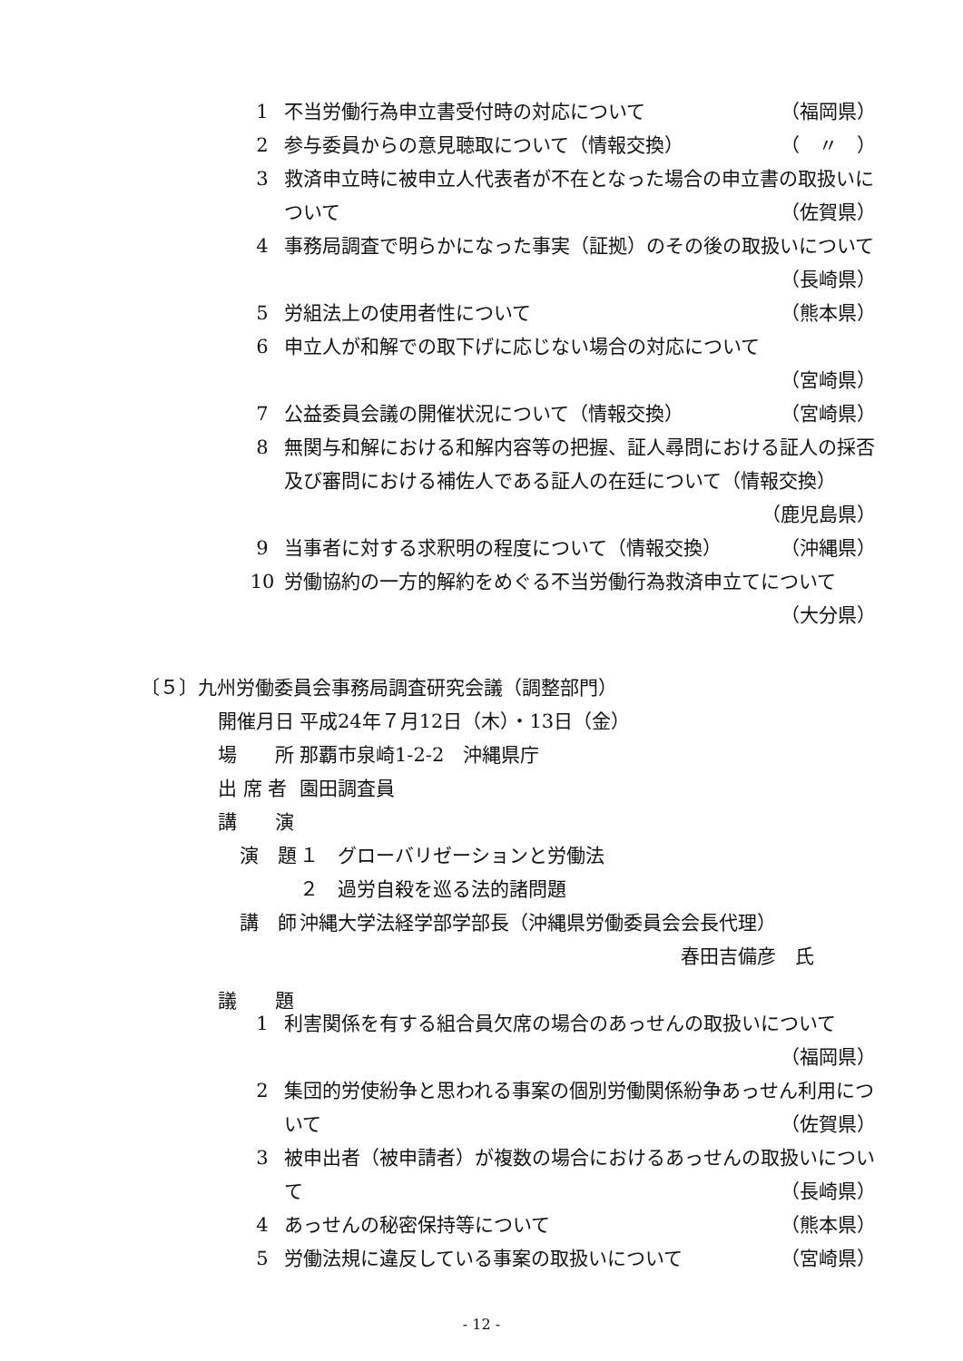1 不当労働行為申立書受付時の対応について （福岡県）
2 参与委員からの意見聴取について（情報交換） （　〃　）
3 救済申立時に被申立人代表者が不在となった場合の申立書の取扱いについて （佐賀県）
4 事務局調査で明らかになった事実（証拠）のその後の取扱いについて （長崎県）
5 労組法上の使用者性について （熊本県）
6 申立人が和解での取下げに応じない場合の対応について
（宮崎県）
7 公益委員会議の開催状況について（情報交換） （宮崎県）
8 無関与和解における和解内容等の把握、証人尋問における証人の採否及び審問における補佐人である証人の在廷について（情報交換） （鹿児島県）
9 当事者に対する求釈明の程度について（情報交換） （沖縄県）
10 労働協約の一方的解約をめぐる不当労働行為救済申立てについて （大分県）
〔５〕九州労働委員会事務局調査研究会議（調整部門）
開催月日 平成24年７月12日（木）・13日（金）
場　　所 那覇市泉崎1-2-2　沖縄県庁
出 席 者 園田調査員
講　　演
演　題 １　グローバリゼーションと労働法
２　過労自殺を巡る法的諸問題
講　師 沖縄大学法経学部学部長（沖縄県労働委員会会長代理）
春田吉備彦　氏
議　　題
1 利害関係を有する組合員欠席の場合のあっせんの取扱いについて （福岡県）
2 集団的労使紛争と思われる事案の個別労働関係紛争あっせん利用について （佐賀県）
3 被申出者（被申請者）が複数の場合におけるあっせんの取扱いについて （長崎県）
4 あっせんの秘密保持等について （熊本県）
5 労働法規に違反している事案の取扱いについて （宮崎県）
- 12 -